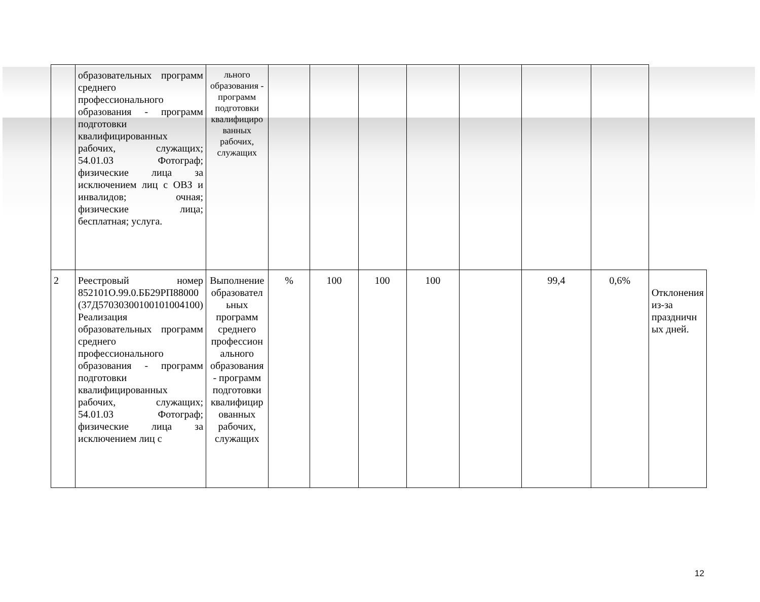| | образовательных программ среднего профессионального образования - программ подготовки квалифицированных рабочих, служащих; 54.01.03 Фотограф; физические лица за исключением лиц с ОВЗ и инвалидов; очная; физические лица; бесплатная; услуга. | льного образования - программ подготовки квалифициро ванных рабочих, служащих | | | | | | | | |
| 2 | Реестровый номер 852101О.99.0.ББ29РП88000 (37Д57030300100101004100) Реализация образовательных программ среднего профессионального образования - программ подготовки квалифицированных рабочих, служащих; 54.01.03 Фотограф; физические лица за исключением лиц с | Выполнение образовател ьных программ среднего профессион ального образования - программ подготовки квалифицир ованных рабочих, служащих | % | 100 | 100 | 100 | | 99,4 | 0,6% | Отклонения из-за праздничн ых дней. |
12